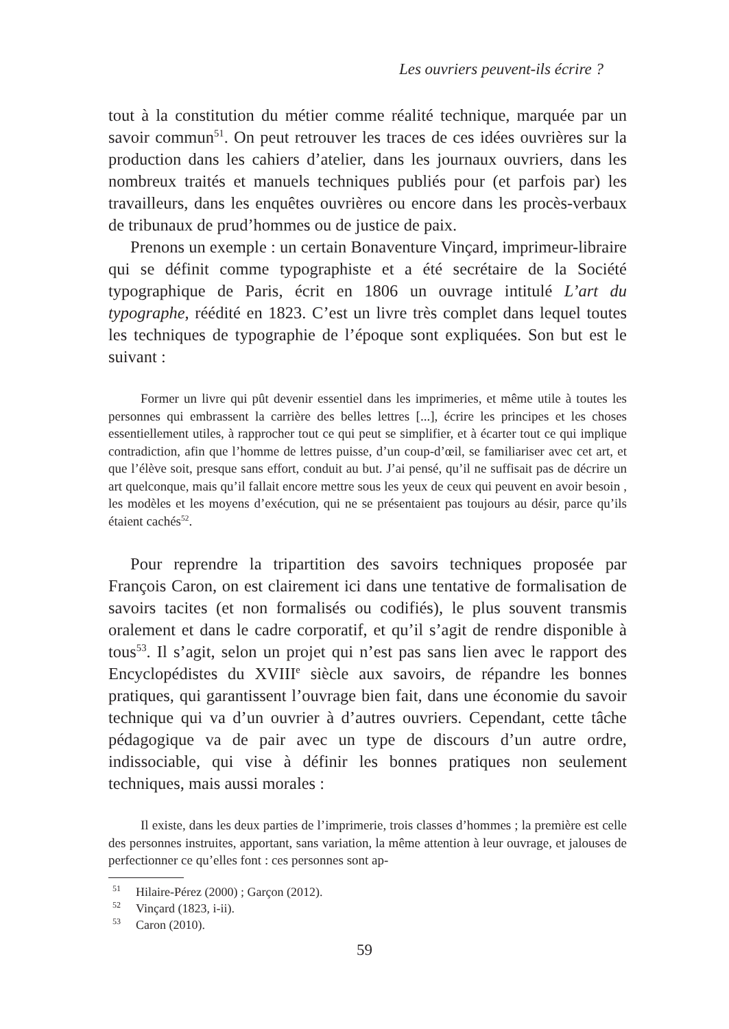Les ouvriers peuvent-ils écrire ?
tout à la constitution du métier comme réalité technique, marquée par un savoir commun<sup>51</sup>. On peut retrouver les traces de ces idées ouvrières sur la production dans les cahiers d’atelier, dans les journaux ouvriers, dans les nombreux traités et manuels techniques publiés pour (et parfois par) les travailleurs, dans les enquêtes ouvrières ou encore dans les procès-verbaux de tribunaux de prud’hommes ou de justice de paix.
Prenons un exemple : un certain Bonaventure Vinçard, imprimeur-libraire qui se définit comme typographiste et a été secrétaire de la Société typographique de Paris, écrit en 1806 un ouvrage intitulé L’art du typographe, réédité en 1823. C’est un livre très complet dans lequel toutes les techniques de typographie de l’époque sont expliquées. Son but est le suivant :
Former un livre qui pût devenir essentiel dans les imprimeries, et même utile à toutes les personnes qui embrassent la carrière des belles lettres [...], écrire les principes et les choses essentiellement utiles, à rapprocher tout ce qui peut se simplifier, et à écarter tout ce qui implique contradiction, afin que l’homme de lettres puisse, d’un coup-d’œil, se familiariser avec cet art, et que l’élève soit, presque sans effort, conduit au but. J’ai pensé, qu’il ne suffisait pas de décrire un art quelconque, mais qu’il fallait encore mettre sous les yeux de ceux qui peuvent en avoir besoin , les modèles et les moyens d’exécution, qui ne se présentaient pas toujours au désir, parce qu’ils étaient cachés<sup>52</sup>.
Pour reprendre la tripartition des savoirs techniques proposée par François Caron, on est clairement ici dans une tentative de formalisation de savoirs tacites (et non formalisés ou codifiés), le plus souvent transmis oralement et dans le cadre corporatif, et qu’il s’agit de rendre disponible à tous<sup>53</sup>. Il s’agit, selon un projet qui n’est pas sans lien avec le rapport des Encyclopédistes du XVIII<sup>e</sup> siècle aux savoirs, de répandre les bonnes pratiques, qui garantissent l’ouvrage bien fait, dans une économie du savoir technique qui va d’un ouvrier à d’autres ouvriers. Cependant, cette tâche pédagogique va de pair avec un type de discours d’un autre ordre, indissociable, qui vise à définir les bonnes pratiques non seulement techniques, mais aussi morales :
Il existe, dans les deux parties de l’imprimerie, trois classes d’hommes ; la première est celle des personnes instruites, apportant, sans variation, la même attention à leur ouvrage, et jalouses de perfectionner ce qu’elles font : ces personnes sont ap-
<sup>51</sup> Hilaire-Pérez (2000) ; Garçon (2012).
<sup>52</sup> Vinçard (1823, i-ii).
<sup>53</sup> Caron (2010).
59